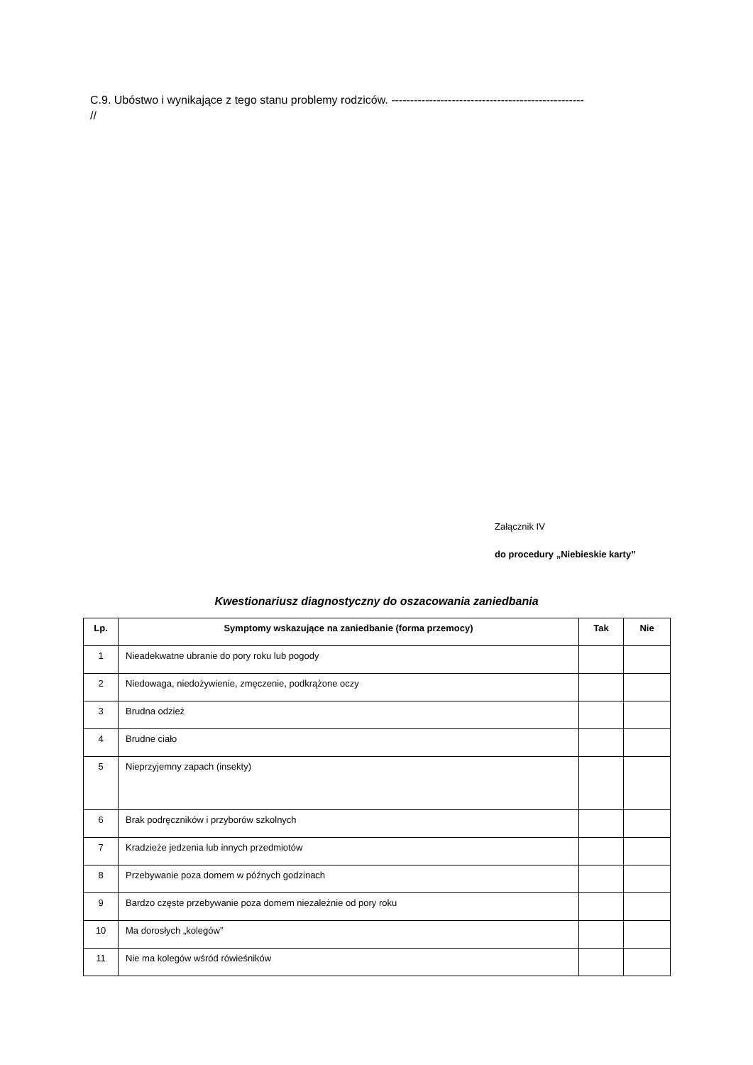C.9. Ubóstwo i wynikające z tego stanu problemy rodziców. ---------------------------------------------------
//
Załącznik IV
do procedury „Niebieskie karty”
Kwestionariusz diagnostyczny do oszacowania zaniedbania
| Lp. | Symptomy wskazujące na zaniedbanie (forma przemocy) | Tak | Nie |
| --- | --- | --- | --- |
| 1 | Nieadekwatne ubranie do pory roku lub pogody | | |
| 2 | Niedowaga, niedożywienie, zmęczenie, podkrążone oczy | | |
| 3 | Brudna odzież | | |
| 4 | Brudne ciało | | |
| 5 | Nieprzyjemny zapach (insekty) | | |
| 6 | Brak podręczników i przyborów szkolnych | | |
| 7 | Kradzieże jedzenia lub innych przedmiotów | | |
| 8 | Przebywanie poza domem w późnych godzinach | | |
| 9 | Bardzo częste przebywanie poza domem niezależnie od pory roku | | |
| 10 | Ma dorosłych „kolegów” | | |
| 11 | Nie ma kolegów wśród rówieśników | | |